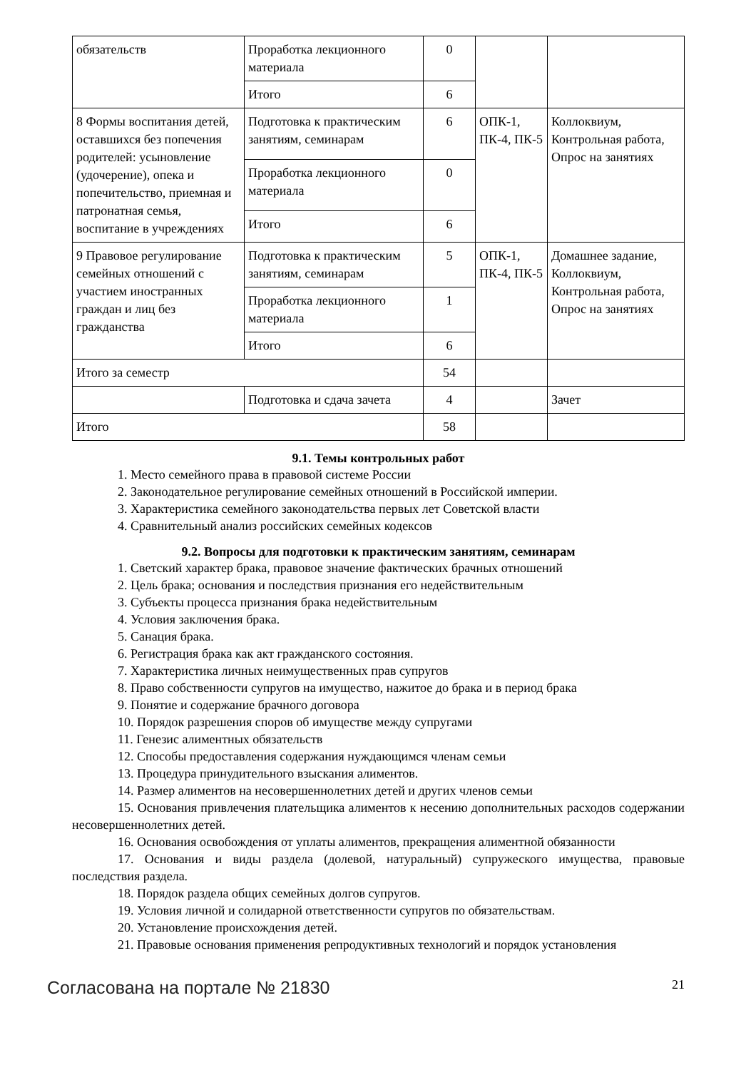| обязательств | Проработка лекционного материала | 0 | | |
| | Итого | 6 | | |
| 8 Формы воспитания детей, оставшихся без попечения родителей: усыновление (удочерение), опека и попечительство, приемная и патронатная семья, воспитание в учреждениях | Подготовка к практическим занятиям, семинарам | 6 | ОПК-1, ПК-4, ПК-5 | Коллоквиум, Контрольная работа, Опрос на занятиях |
| | Проработка лекционного материала | 0 | | |
| | Итого | 6 | | |
| 9 Правовое регулирование семейных отношений с участием иностранных граждан и лиц без гражданства | Подготовка к практическим занятиям, семинарам | 5 | ОПК-1, ПК-4, ПК-5 | Домашнее задание, Коллоквиум, Контрольная работа, Опрос на занятиях |
| | Проработка лекционного материала | 1 | | |
| | Итого | 6 | | |
| Итого за семестр | | 54 | | |
| | Подготовка и сдача зачета | 4 | | Зачет |
| Итого | | 58 | | |
9.1. Темы контрольных работ
1. Место семейного права в правовой системе России
2. Законодательное регулирование семейных отношений в Российской империи.
3. Характеристика семейного законодательства первых лет Советской власти
4. Сравнительный анализ российских семейных кодексов
9.2. Вопросы для подготовки к практическим занятиям, семинарам
1. Светский характер брака, правовое значение фактических брачных отношений
2. Цель брака; основания и последствия признания его недействительным
3. Субъекты процесса признания брака недействительным
4. Условия заключения брака.
5. Санация брака.
6. Регистрация брака как акт гражданского состояния.
7. Характеристика личных неимущественных прав супругов
8. Право собственности супругов на имущество, нажитое до брака и в период брака
9. Понятие и содержание брачного договора
10. Порядок разрешения споров об имуществе между супругами
11. Генезис алиментных обязательств
12. Способы предоставления содержания нуждающимся членам семьи
13. Процедура принудительного взыскания алиментов.
14. Размер алиментов на несовершеннолетних детей и других членов семьи
15. Основания привлечения плательщика алиментов к несению дополнительных расходов содержании несовершеннолетних детей.
16. Основания освобождения от уплаты алиментов, прекращения алиментной обязанности
17. Основания и виды раздела (долевой, натуральный) супружеского имущества, правовые последствия раздела.
18. Порядок раздела общих семейных долгов супругов.
19. Условия личной и солидарной ответственности супругов по обязательствам.
20. Установление происхождения детей.
21. Правовые основания применения репродуктивных технологий и порядок установления
Согласована на портале № 21830 21